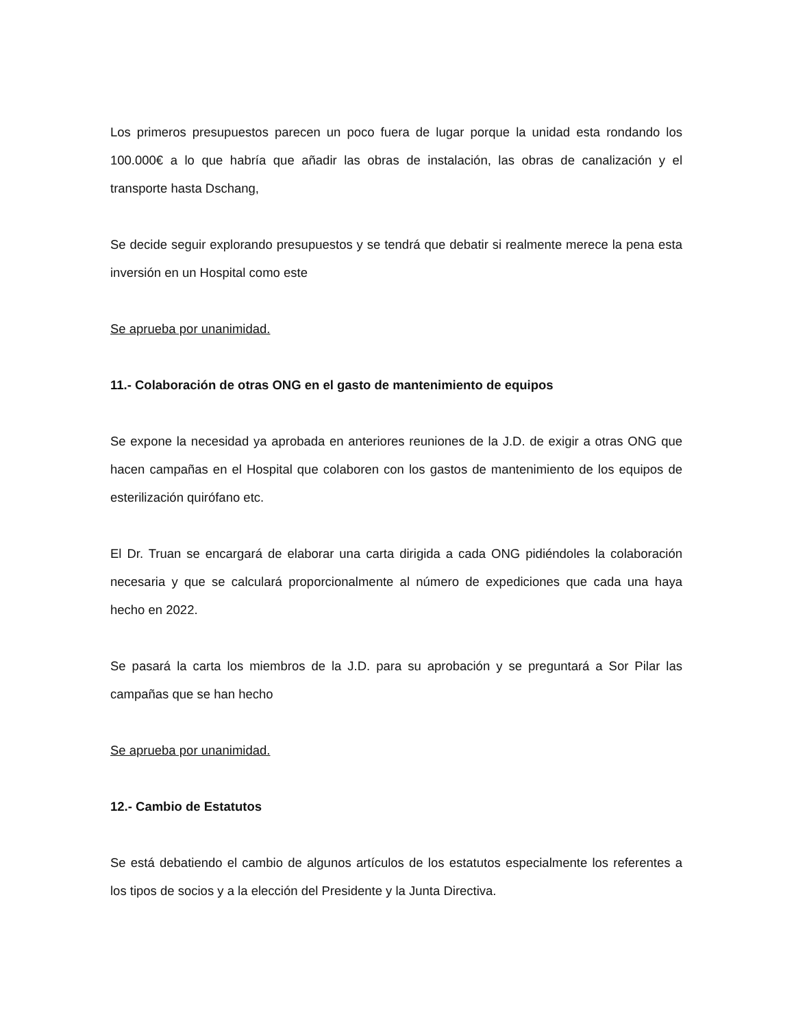Los primeros presupuestos parecen un poco fuera de lugar porque la unidad esta rondando los 100.000€ a lo que habría que añadir las obras de instalación, las obras de canalización y el transporte hasta Dschang,
Se decide seguir explorando presupuestos y se tendrá que debatir si realmente merece la pena esta inversión en un Hospital como este
Se aprueba por unanimidad.
11.- Colaboración de otras ONG en el gasto de mantenimiento de equipos
Se expone la necesidad ya aprobada en anteriores reuniones de la J.D. de exigir a otras ONG que hacen campañas en el Hospital que colaboren con los gastos de mantenimiento de los equipos de esterilización quirófano etc.
El Dr. Truan se encargará de elaborar una carta dirigida a cada ONG pidiéndoles la colaboración necesaria y que se calculará proporcionalmente al número de expediciones que cada una haya hecho en 2022.
Se pasará la carta los miembros de la J.D. para su aprobación y se preguntará a Sor Pilar las campañas que se han hecho
Se aprueba por unanimidad.
12.- Cambio de Estatutos
Se está debatiendo el cambio de algunos artículos de los estatutos especialmente los referentes a los tipos de socios y a la elección del Presidente y la Junta Directiva.